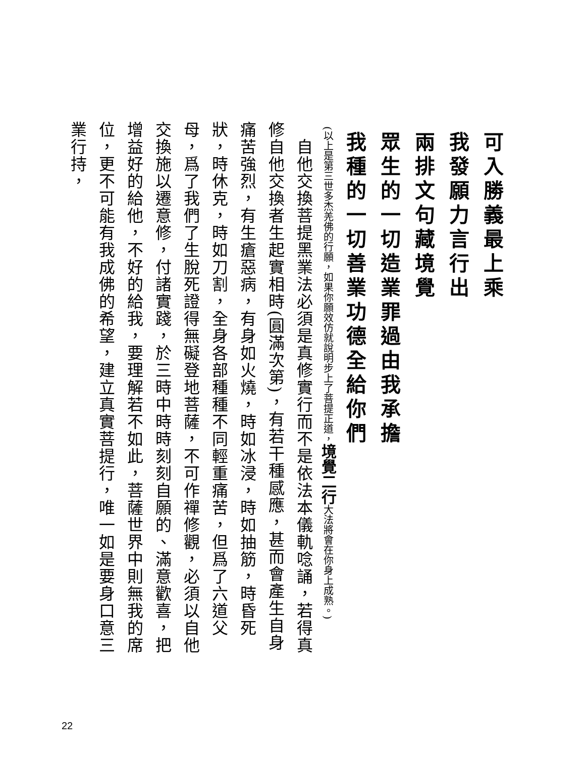可入勝義最上乘
我發願力言行出
兩排文句藏境覺
眾生的一切造業罪過由我承擔
我種的一切善業功德全給你們
(以上是第三世多杰羌佛的行願，如果你願效仿就說明步上了菩提正道，境覺二行大法將會在你身上成熟。)
　自他交換菩提黑業法必須是真修實行而不是依法本儀軌唸誦，若得真修自他交換者生起實相時(圓滿次第)，有若干種感應，甚而會產生自身痛苦強烈，有生瘡惡病，有身如火燒，時如冰浸，時如抽筋，時昏死狀，時休克，時如刀割，全身各部種種不同輕重痛苦，但爲了六道父母，爲了我們了生脫死證得無礙登地菩薩，不可作禪修觀，必須以自他交換施以遷意修，付諸實踐，於三時中時時刻刻自願的、滿意歡喜，把增益好的給他，不好的給我，要理解若不如此，菩薩世界中則無我的席位，更不可能有我成佛的希望，建立真實菩提行，唯一如是要身口意三業行持，
22